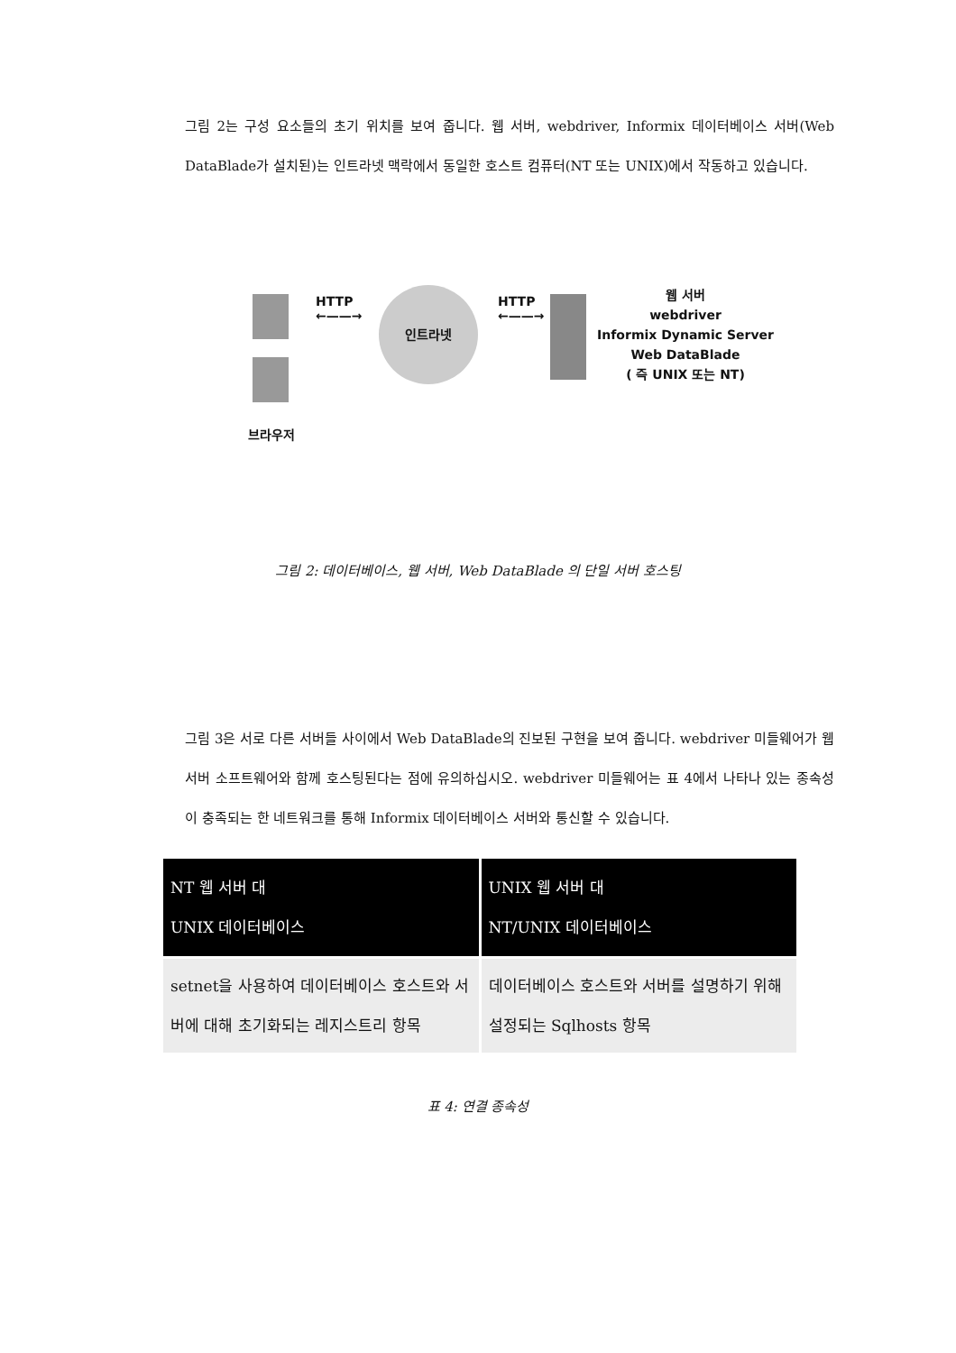그림 2는 구성 요소들의 초기 위치를 보여 줍니다. 웹 서버, webdriver, Informix 데이터베이스 서버(Web DataBlade가 설치된)는 인트라넷 맥락에서 동일한 호스트 컴퓨터(NT 또는 UNIX)에서 작동하고 있습니다.
브라우저
HTTP
←——→
인트라넷
HTTP
←——→
웹 서버
webdriver
Informix Dynamic Server
Web DataBlade
( 즉 UNIX 또는 NT)
그림 2: 데이터베이스, 웹 서버, Web DataBlade 의 단일 서버 호스팅
그림 3은 서로 다른 서버들 사이에서 Web DataBlade의 진보된 구현을 보여 줍니다. webdriver 미들웨어가 웹 서버 소프트웨어와 함께 호스팅된다는 점에 유의하십시오. webdriver 미들웨어는 표 4에서 나타나 있는 종속성이 충족되는 한 네트워크를 통해 Informix 데이터베이스 서버와 통신할 수 있습니다.
| NT 웹 서버 대 UNIX 데이터베이스 | UNIX 웹 서버 대 NT/UNIX 데이터베이스 |
| --- | --- |
| setnet을 사용하여 데이터베이스 호스트와 서버에 대해 초기화되는 레지스트리 항목 | 데이터베이스 호스트와 서버를 설명하기 위해 설정되는 Sqlhosts 항목 |
표 4: 연결 종속성